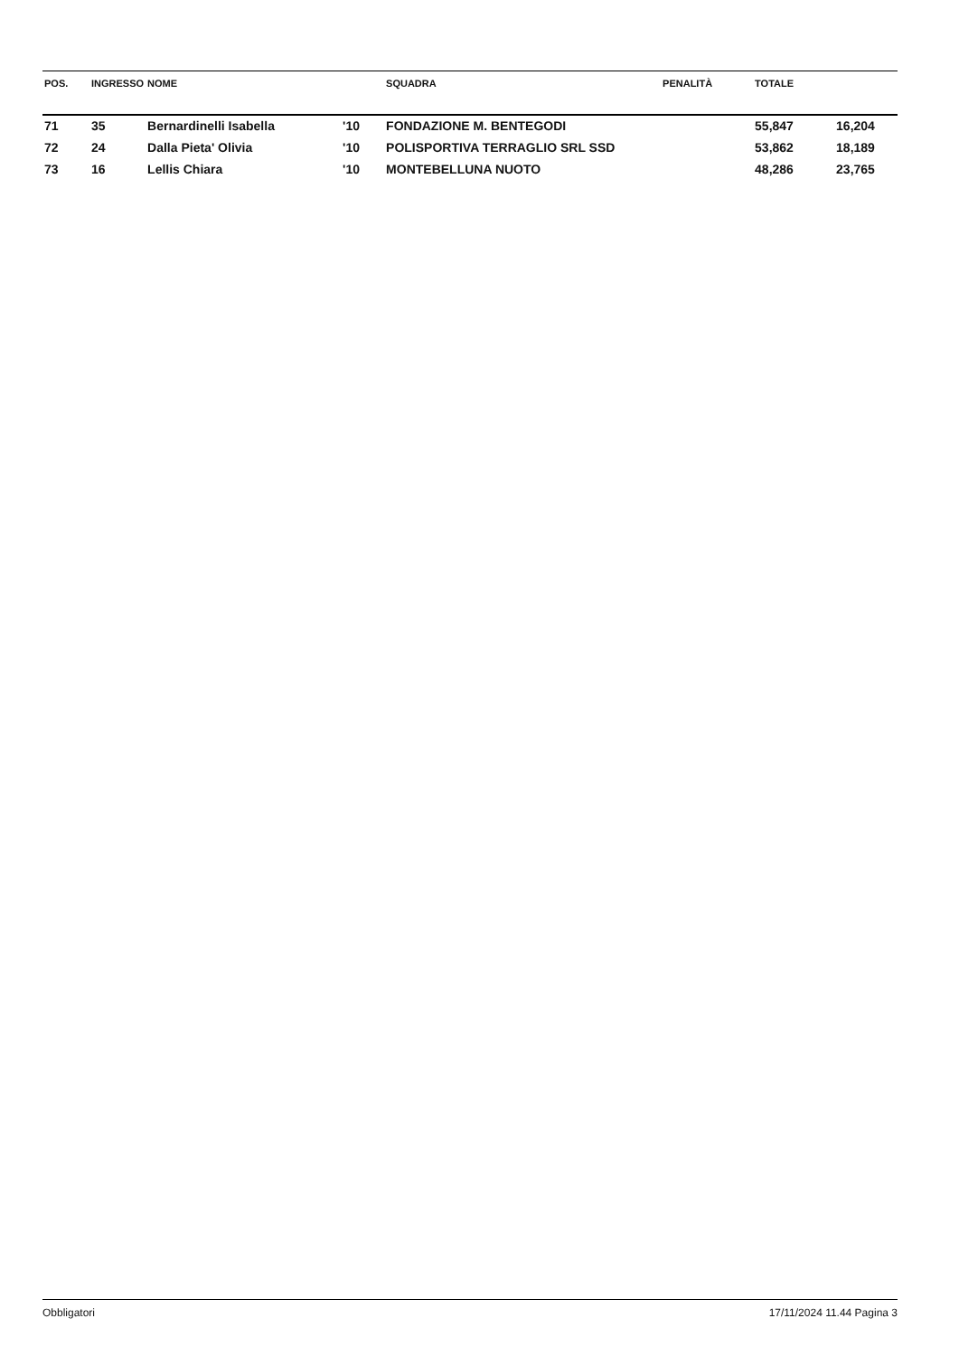| POS. | INGRESSO | NOME | | SQUADRA | PENALITÀ | TOTALE | |
| --- | --- | --- | --- | --- | --- | --- | --- |
| 71 | 35 | Bernardinelli Isabella | '10 | FONDAZIONE M. BENTEGODI | | 55,847 | 16,204 |
| 72 | 24 | Dalla Pieta' Olivia | '10 | POLISPORTIVA TERRAGLIO SRL SSD | | 53,862 | 18,189 |
| 73 | 16 | Lellis Chiara | '10 | MONTEBELLUNA NUOTO | | 48,286 | 23,765 |
Obbligatori 17/11/2024 11.44 Pagina 3